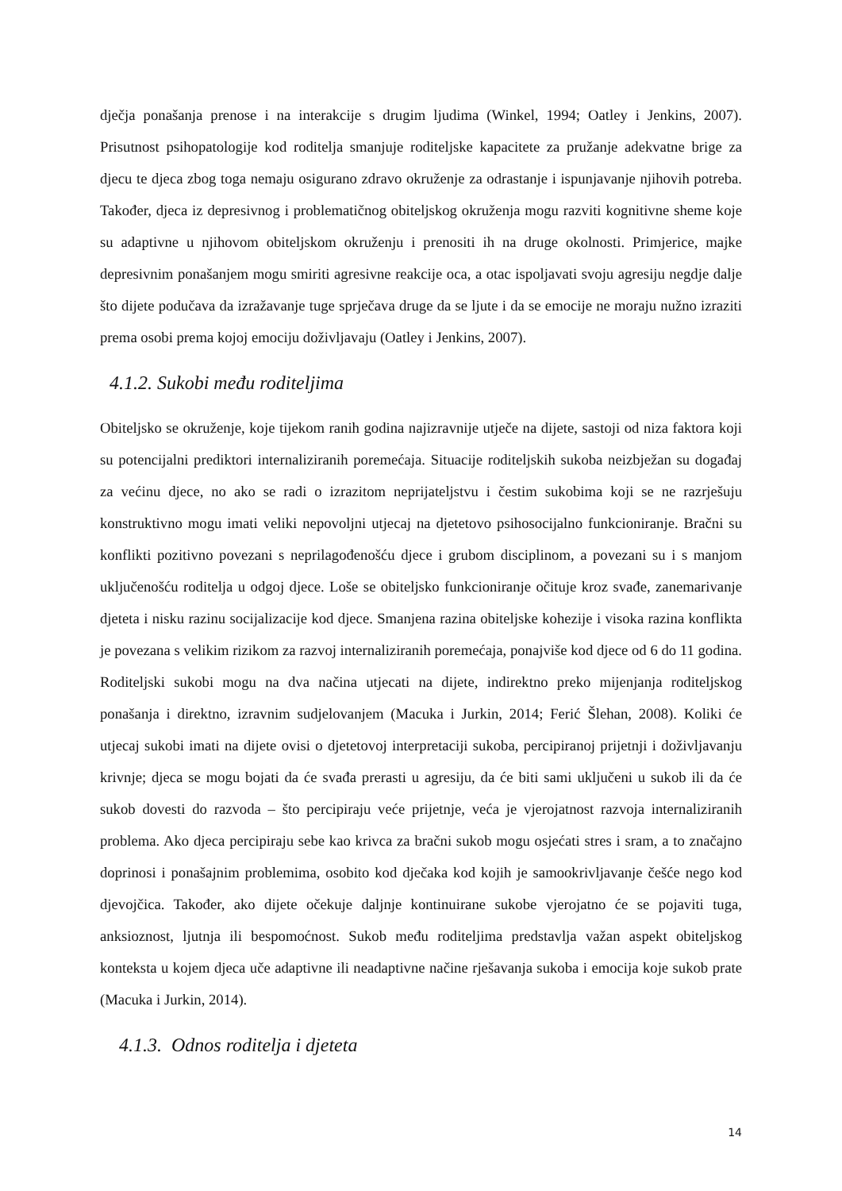dječja ponašanja prenose i na interakcije s drugim ljudima (Winkel, 1994; Oatley i Jenkins, 2007). Prisutnost psihopatologije kod roditelja smanjuje roditeljske kapacitete za pružanje adekvatne brige za djecu te djeca zbog toga nemaju osigurano zdravo okruženje za odrastanje i ispunjavanje njihovih potreba. Također, djeca iz depresivnog i problematičnog obiteljskog okruženja mogu razviti kognitivne sheme koje su adaptivne u njihovom obiteljskom okruženju i prenositi ih na druge okolnosti. Primjerice, majke depresivnim ponašanjem mogu smiriti agresivne reakcije oca, a otac ispoljavati svoju agresiju negdje dalje što dijete podučava da izražavanje tuge sprječava druge da se ljute i da se emocije ne moraju nužno izraziti prema osobi prema kojoj emociju doživljavaju (Oatley i Jenkins, 2007).
4.1.2. Sukobi među roditeljima
Obiteljsko se okruženje, koje tijekom ranih godina najizravnije utječe na dijete, sastoji od niza faktora koji su potencijalni prediktori internaliziranih poremećaja. Situacije roditeljskih sukoba neizbježan su događaj za većinu djece, no ako se radi o izrazitom neprijateljstvu i čestim sukobima koji se ne razrješuju konstruktivno mogu imati veliki nepovoljni utjecaj na djetetovo psihosocijalno funkcioniranje. Bračni su konflikti pozitivno povezani s neprilagođenošću djece i grubom disciplinom, a povezani su i s manjom uključenošću roditelja u odgoj djece. Loše se obiteljsko funkcioniranje očituje kroz svađe, zanemarivanje djeteta i nisku razinu socijalizacije kod djece. Smanjena razina obiteljske kohezije i visoka razina konflikta je povezana s velikim rizikom za razvoj internaliziranih poremećaja, ponajviše kod djece od 6 do 11 godina. Roditeljski sukobi mogu na dva načina utjecati na dijete, indirektno preko mijenjanja roditeljskog ponašanja i direktno, izravnim sudjelovanjem (Macuka i Jurkin, 2014; Ferić Šlehan, 2008). Koliki će utjecaj sukobi imati na dijete ovisi o djetetovoj interpretaciji sukoba, percipiranoj prijetnji i doživljavanju krivnje; djeca se mogu bojati da će svađa prerasti u agresiju, da će biti sami uključeni u sukob ili da će sukob dovesti do razvoda – što percipiraju veće prijetnje, veća je vjerojatnost razvoja internaliziranih problema. Ako djeca percipiraju sebe kao krivca za bračni sukob mogu osjećati stres i sram, a to značajno doprinosi i ponašajnim problemima, osobito kod dječaka kod kojih je samookrivljavanje češće nego kod djevojčica. Također, ako dijete očekuje daljnje kontinuirane sukobe vjerojatno će se pojaviti tuga, anksioznost, ljutnja ili bespomoćnost. Sukob među roditeljima predstavlja važan aspekt obiteljskog konteksta u kojem djeca uče adaptivne ili neadaptivne načine rješavanja sukoba i emocija koje sukob prate (Macuka i Jurkin, 2014).
4.1.3. Odnos roditelja i djeteta
14